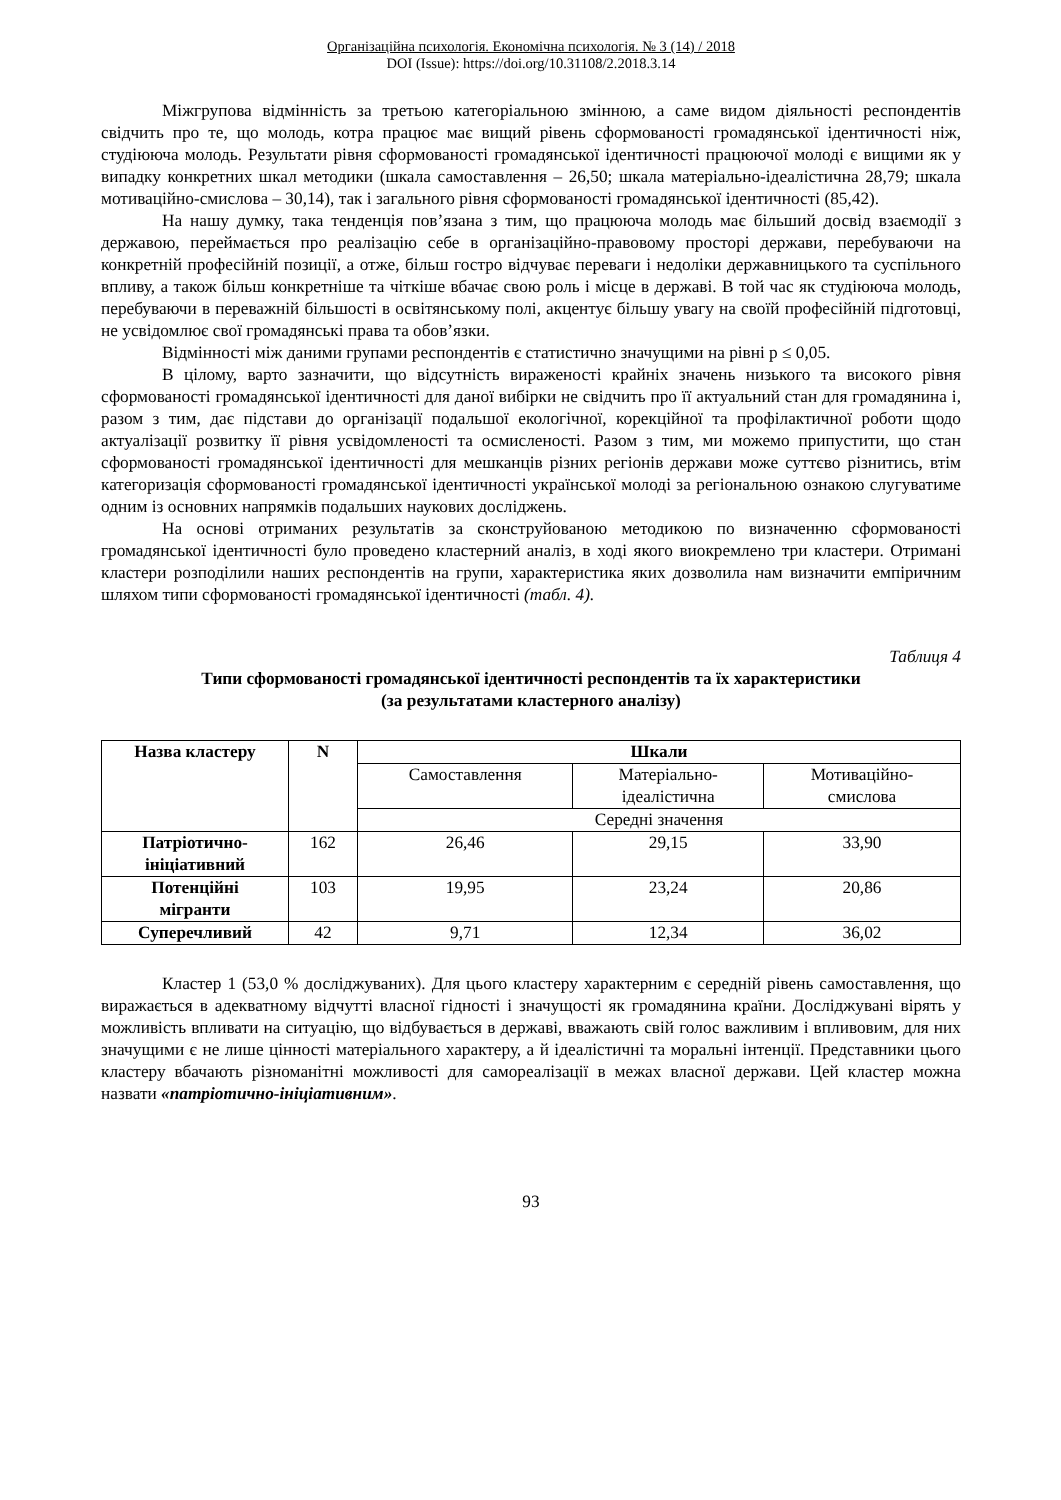Організаційна психологія. Економічна психологія. № 3 (14) / 2018
DOI (Issue): https://doi.org/10.31108/2.2018.3.14
Міжгрупова відмінність за третьою категоріальною змінною, а саме видом діяльності респондентів свідчить про те, що молодь, котра працює має вищий рівень сформованості громадянської ідентичності ніж, студіююча молодь. Результати рівня сформованості громадянської ідентичності працюючої молоді є вищими як у випадку конкретних шкал методики (шкала самоставлення – 26,50; шкала матеріально-ідеалістична 28,79; шкала мотиваційно-смислова – 30,14), так і загального рівня сформованості громадянської ідентичності (85,42).
На нашу думку, така тенденція пов’язана з тим, що працююча молодь має більший досвід взаємодії з державою, переймається про реалізацію себе в організаційно-правовому просторі держави, перебуваючи на конкретній професійній позиції, а отже, більш гостро відчуває переваги і недоліки державницького та суспільного впливу, а також більш конкретніше та чіткіше вбачає свою роль і місце в державі. В той час як студіююча молодь, перебуваючи в переважній більшості в освітянському полі, акцентує більшу увагу на своїй професійній підготовці, не усвідомлює свої громадянські права та обов’язки.
Відмінності між даними групами респондентів є статистично значущими на рівні p ≤ 0,05.
В цілому, варто зазначити, що відсутність вираженості крайніх значень низького та високого рівня сформованості громадянської ідентичності для даної вибірки не свідчить про її актуальний стан для громадянина і, разом з тим, дає підстави до організації подальшої екологічної, корекційної та профілактичної роботи щодо актуалізації розвитку її рівня усвідомленості та осмисленості. Разом з тим, ми можемо припустити, що стан сформованості громадянської ідентичності для мешканців різних регіонів держави може суттєво різнитись, втім категоризація сформованості громадянської ідентичності української молоді за регіональною ознакою слугуватиме одним із основних напрямків подальших наукових досліджень.
На основі отриманих результатів за сконструйованою методикою по визначенню сформованості громадянської ідентичності було проведено кластерний аналіз, в ході якого виокремлено три кластери. Отримані кластери розподілили наших респондентів на групи, характеристика яких дозволила нам визначити емпіричним шляхом типи сформованості громадянської ідентичності (табл. 4).
Таблиця 4
Типи сформованості громадянської ідентичності респондентів та їх характеристики
(за результатами кластерного аналізу)
| Назва кластеру | N | Шкали | | |
| --- | --- | --- | --- | --- |
| | | Самоставлення | Матеріально- ідеалістична | Мотиваційно- смислова |
| | | Середні значення | | |
| Патріотично- ініціативний | 162 | 26,46 | 29,15 | 33,90 |
| Потенційні мігранти | 103 | 19,95 | 23,24 | 20,86 |
| Суперечливий | 42 | 9,71 | 12,34 | 36,02 |
Кластер 1 (53,0 % досліджуваних). Для цього кластеру характерним є середній рівень самоставлення, що виражається в адекватному відчутті власної гідності і значущості як громадянина країни. Досліджувані вірять у можливість впливати на ситуацію, що відбувається в державі, вважають свій голос важливим і впливовим, для них значущими є не лише цінності матеріального характеру, а й ідеалістичні та моральні інтенції. Представники цього кластеру вбачають різноманітні можливості для самореалізації в межах власної держави. Цей кластер можна назвати «патріотично-ініціативним».
93